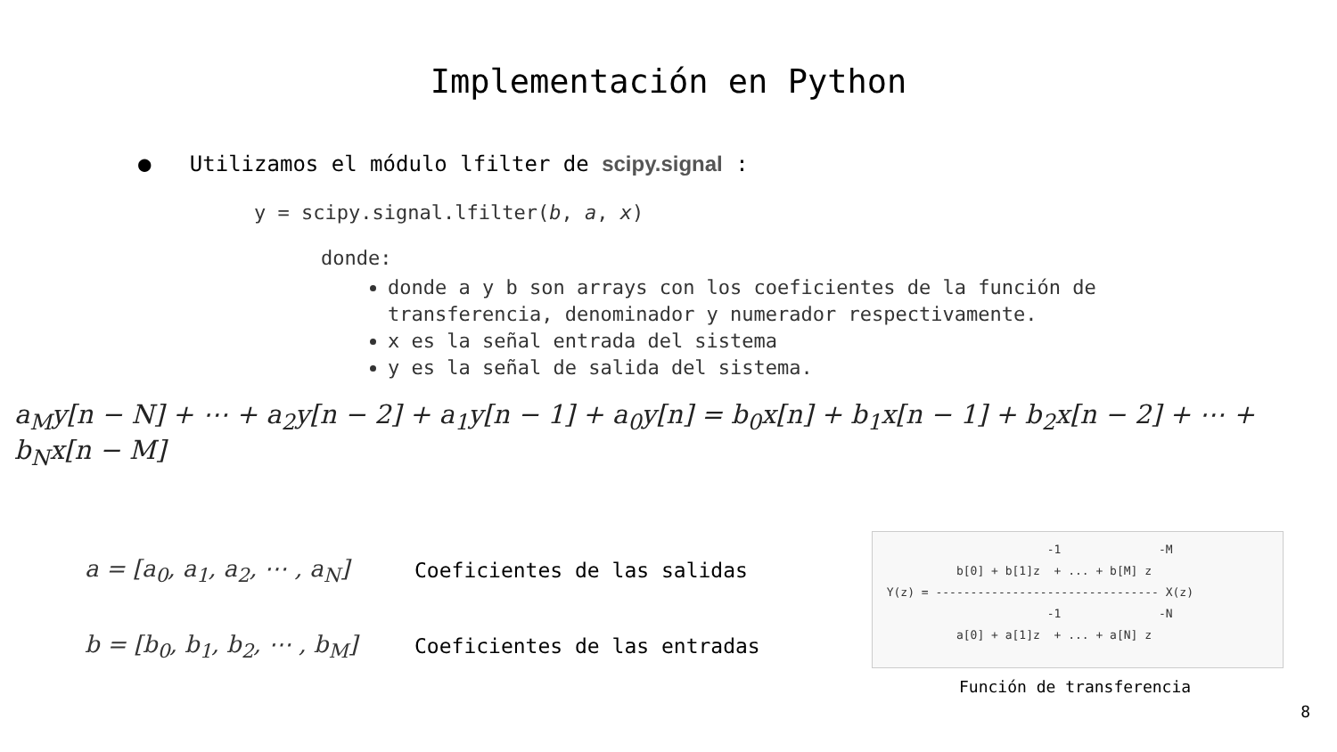Implementación en Python
● Utilizamos el módulo lfilter de scipy.signal :
y = scipy.signal.lfilter(b, a, x)
donde:
donde a y b son arrays con los coeficientes de la función de transferencia, denominador y numerador respectivamente.
x es la señal entrada del sistema
y es la señal de salida del sistema.
a<sub>M</sub>y[n − N] + ⋯ + a<sub>2</sub>y[n − 2] + a<sub>1</sub>y[n − 1] + a<sub>0</sub>y[n] = b<sub>0</sub>x[n] + b<sub>1</sub>x[n − 1] + b<sub>2</sub>x[n − 2] + ⋯ + b<sub>N</sub>x[n − M]
a = [a<sub>0</sub>, a<sub>1</sub>, a<sub>2</sub>, ⋯ , a<sub>N</sub>]
Coeficientes de las salidas
b = [b<sub>0</sub>, b<sub>1</sub>, b<sub>2</sub>, ⋯ , b<sub>M</sub>]
Coeficientes de las entradas
-1 -M b[0] + b[1]z + ... + b[M] z Y(z) = -------------------------------- X(z) -1 -N a[0] + a[1]z + ... + a[N] z
Función de transferencia
8